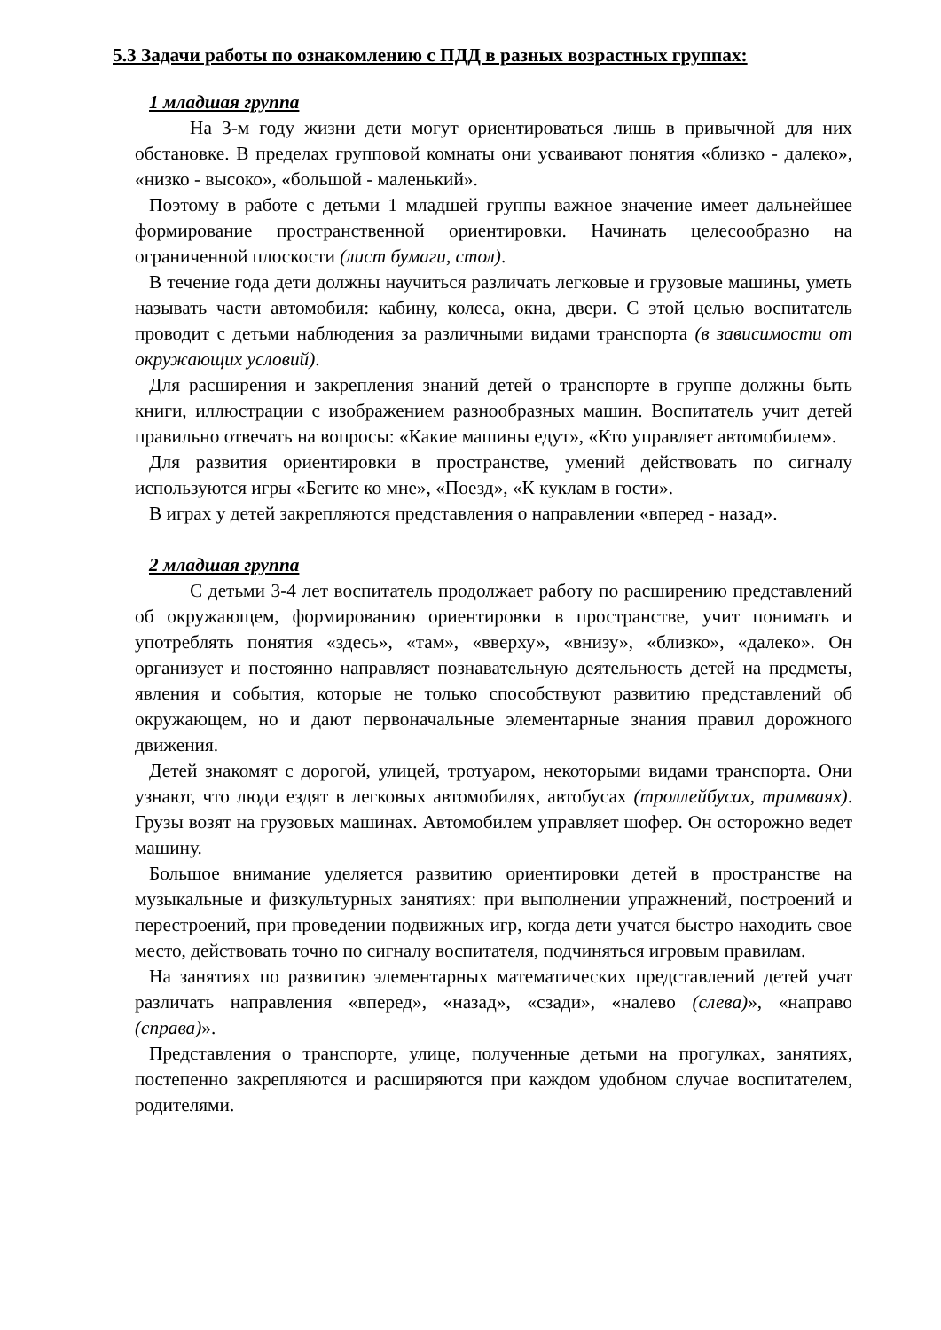5.3 Задачи работы по ознакомлению с ПДД в разных возрастных группах:
1 младшая группа
На 3-м году жизни дети могут ориентироваться лишь в привычной для них обстановке. В пределах групповой комнаты они усваивают понятия «близко - далеко», «низко - высоко», «большой - маленький».
Поэтому в работе с детьми 1 младшей группы важное значение имеет дальнейшее формирование пространственной ориентировки. Начинать целесообразно на ограниченной плоскости (лист бумаги, стол).
В течение года дети должны научиться различать легковые и грузовые машины, уметь называть части автомобиля: кабину, колеса, окна, двери. С этой целью воспитатель проводит с детьми наблюдения за различными видами транспорта (в зависимости от окружающих условий).
Для расширения и закрепления знаний детей о транспорте в группе должны быть книги, иллюстрации с изображением разнообразных машин. Воспитатель учит детей правильно отвечать на вопросы: «Какие машины едут», «Кто управляет автомобилем».
Для развития ориентировки в пространстве, умений действовать по сигналу используются игры «Бегите ко мне», «Поезд», «К куклам в гости».
В играх у детей закрепляются представления о направлении «вперед - назад».
2 младшая группа
С детьми 3-4 лет воспитатель продолжает работу по расширению представлений об окружающем, формированию ориентировки в пространстве, учит понимать и употреблять понятия «здесь», «там», «вверху», «внизу», «близко», «далеко». Он организует и постоянно направляет познавательную деятельность детей на предметы, явления и события, которые не только способствуют развитию представлений об окружающем, но и дают первоначальные элементарные знания правил дорожного движения.
Детей знакомят с дорогой, улицей, тротуаром, некоторыми видами транспорта. Они узнают, что люди ездят в легковых автомобилях, автобусах (троллейбусах, трамваях). Грузы возят на грузовых машинах. Автомобилем управляет шофер. Он осторожно ведет машину.
Большое внимание уделяется развитию ориентировки детей в пространстве на музыкальные и физкультурных занятиях: при выполнении упражнений, построений и перестроений, при проведении подвижных игр, когда дети учатся быстро находить свое место, действовать точно по сигналу воспитателя, подчиняться игровым правилам.
На занятиях по развитию элементарных математических представлений детей учат различать направления «вперед», «назад», «сзади», «налево (слева)», «направо (справа)».
Представления о транспорте, улице, полученные детьми на прогулках, занятиях, постепенно закрепляются и расширяются при каждом удобном случае воспитателем, родителями.